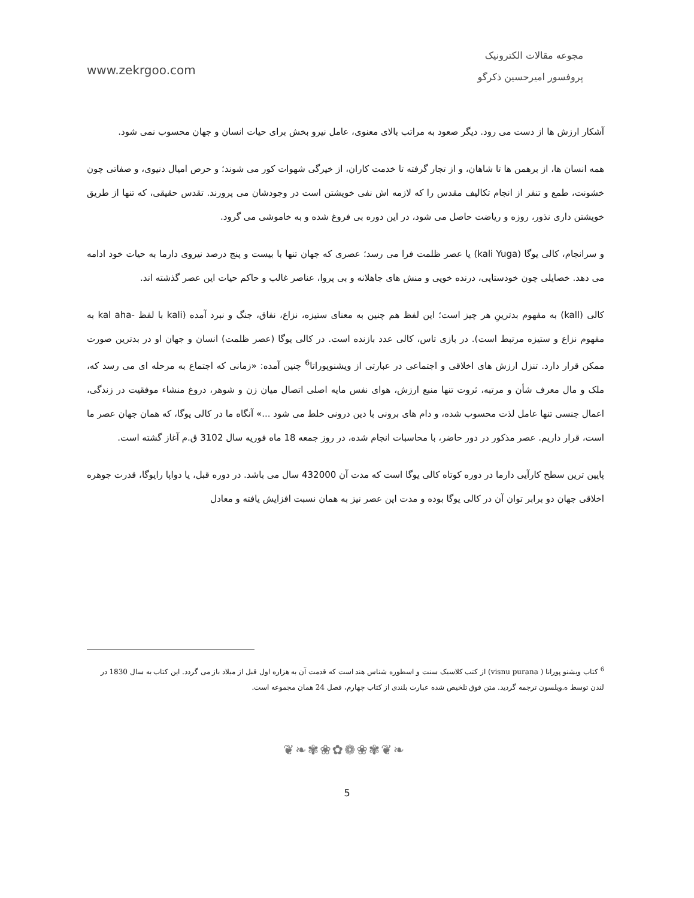مجوعه مقالات الکترونیک
پروفسور امیرحسین ذکرگو
www.zekrgoo.com
آشکار ارزش ها از دست می رود. دیگر صعود به مراتب بالای معنوی، عامل نیرو بخش برای حیات انسان و جهان محسوب نمی شود.
همه انسان ها، از برهمن ها تا شاهان، و از تجار گرفته تا خدمت کاران، از خیرگی شهوات کور می شوند؛ و حرص امیال دنیوی، و صفاتی چون خشونت، طمع و تنفر از انجام تکالیف مقدس را که لازمه اش نفی خویشتن است در وجودشان می پرورند. تقدس حقیقی، که تنها از طریق خویشتن داری نذور، روزه و ریاضت حاصل می شود، در این دوره بی فروغ شده و به خاموشی می گرود.
و سرانجام، کالی یوگا (kali Yuga) یا عصر ظلمت فرا می رسد؛ عصری که جهان تنها با بیست و پنج درصد نیروی دارما به حیات خود ادامه می دهد. خصایلی چون خودستایی، درنده خویی و منش های جاهلانه و بی پروا، عناصر غالب و حاکم حیات این عصر گذشته اند.
کالی (kall) به مفهوم بدترینِ هر چیز است؛ این لفظ هم چنین به معنای ستیزه، نزاع، نفاق، جنگ و نبرد آمده (kali با لفظ -kal aha به مفهوم نزاع و ستیزه مرتبط است). در بازی تاس، کالی عدد بازنده است. در کالی یوگا (عصر ظلمت) انسان و جهان او در بدترین صورت ممکن قرار دارد. تنزل ارزش های اخلاقی و اجتماعی در عبارتی از ویشنوپوراتا<sup>6</sup> چنین آمده: «زمانی که اجتماع به مرحله ای می رسد که، ملک و مال معرف شأن و مرتبه، ثروت تنها منبع ارزش، هوای نفس مایه اصلی اتصال میان زن و شوهر، دروغ منشاء موفقیت در زندگی، اعمال جنسی تنها عامل لذت محسوب شده، و دام های برونی با دین درونی خلط می شود ...» آنگاه ما در کالی یوگا، که همان جهان عصر ما است، قرار داریم. عصر مذکور در دور حاضر، با محاسبات انجام شده، در روز جمعه 18 ماه فوریه سال 3102 ق.م آغاز گشته است.
پایین ترین سطح کارآیی دارما در دوره کوتاه کالی یوگا است که مدت آن 432000 سال می باشد. در دوره قبل، یا دواپا رایوگا، قدرت جوهره اخلاقی جهان دو برابر توان آن در کالی یوگا بوده و مدت این عصر نیز به همان نسبت افزایش یافته و معادل
<sup>6</sup> کتاب ویشنو پورانا ( visnu purana) از کتب کلاسیک سنت و اسطوره شناس هند است که قدمت آن به هزاره اول قبل از میلاد باز می گردد. این کتاب به سال 1830 در لندن توسط ه.ویلسون ترجمه گردید. متن فوق تلخیص شده عبارت بلندی از کتاب چهارم، فصل 24 همان مجموعه است.
❦❧✾❀✿❁❀✾❦❧
5